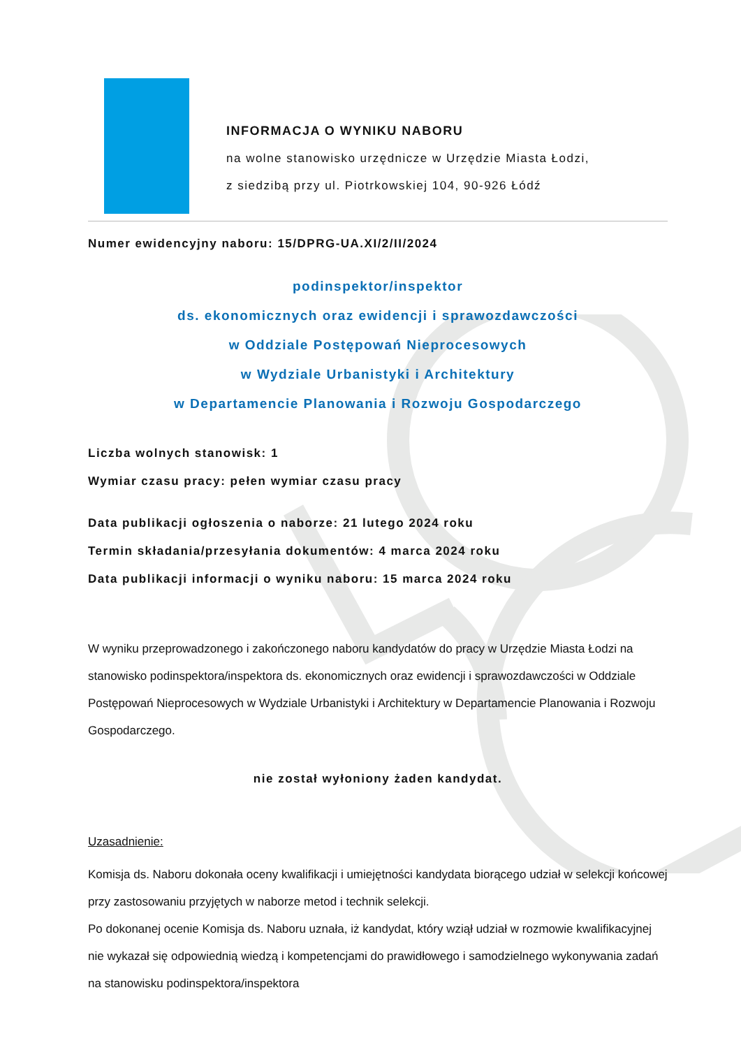INFORMACJA O WYNIKU NABORU
na wolne stanowisko urzędnicze w Urzędzie Miasta Łodzi,
z siedzibą przy ul. Piotrkowskiej 104, 90-926 Łódź
Numer ewidencyjny naboru: 15/DPRG-UA.XI/2/II/2024
podinspektor/inspektor
ds. ekonomicznych oraz ewidencji i sprawozdawczości
w Oddziale Postępowań Nieprocesowych
w Wydziale Urbanistyki i Architektury
w Departamencie Planowania i Rozwoju Gospodarczego
Liczba wolnych stanowisk: 1
Wymiar czasu pracy: pełen wymiar czasu pracy
Data publikacji ogłoszenia o naborze: 21 lutego 2024 roku
Termin składania/przesyłania dokumentów: 4 marca 2024 roku
Data publikacji informacji o wyniku naboru: 15 marca 2024 roku
W wyniku przeprowadzonego i zakończonego naboru kandydatów do pracy w Urzędzie Miasta Łodzi na stanowisko podinspektora/inspektora ds. ekonomicznych oraz ewidencji i sprawozdawczości w Oddziale Postępowań Nieprocesowych w Wydziale Urbanistyki i Architektury w Departamencie Planowania i Rozwoju Gospodarczego.
nie został wyłoniony żaden kandydat.
Uzasadnienie:
Komisja ds. Naboru dokonała oceny kwalifikacji i umiejętności kandydata biorącego udział w selekcji końcowej przy zastosowaniu przyjętych w naborze metod i technik selekcji.
Po dokonanej ocenie Komisja ds. Naboru uznała, iż kandydat, który wziął udział w rozmowie kwalifikacyjnej nie wykazał się odpowiednią wiedzą i kompetencjami do prawidłowego i samodzielnego wykonywania zadań na stanowisku podinspektora/inspektora